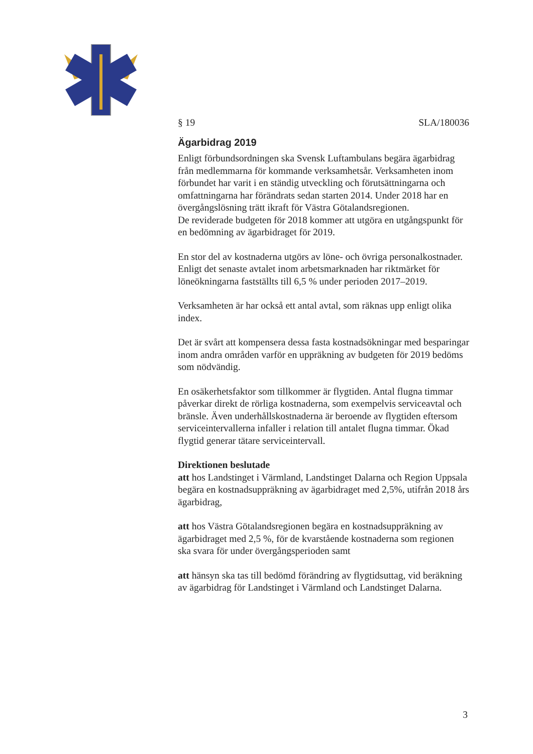§ 19 SLA/180036
Ägarbidrag 2019
Enligt förbundsordningen ska Svensk Luftambulans begära ägarbidrag från medlemmarna för kommande verksamhetsår. Verksamheten inom förbundet har varit i en ständig utveckling och förutsättningarna och omfattningarna har förändrats sedan starten 2014. Under 2018 har en övergångslösning trätt ikraft för Västra Götalandsregionen.
De reviderade budgeten för 2018 kommer att utgöra en utgångspunkt för en bedömning av ägarbidraget för 2019.
En stor del av kostnaderna utgörs av löne- och övriga personalkostnader. Enligt det senaste avtalet inom arbetsmarknaden har riktmärket för löneökningarna fastställts till 6,5 % under perioden 2017–2019.
Verksamheten är har också ett antal avtal, som räknas upp enligt olika index.
Det är svårt att kompensera dessa fasta kostnadsökningar med besparingar inom andra områden varför en uppräkning av budgeten för 2019 bedöms som nödvändig.
En osäkerhetsfaktor som tillkommer är flygtiden. Antal flugna timmar påverkar direkt de rörliga kostnaderna, som exempelvis serviceavtal och bränsle. Även underhållskostnaderna är beroende av flygtiden eftersom serviceintervallerna infaller i relation till antalet flugna timmar. Ökad flygtid generar tätare serviceintervall.
Direktionen beslutade
att hos Landstinget i Värmland, Landstinget Dalarna och Region Uppsala begära en kostnadsuppräkning av ägarbidraget med 2,5%, utifrån 2018 års ägarbidrag,
att hos Västra Götalandsregionen begära en kostnadsuppräkning av ägarbidraget med 2,5 %, för de kvarstående kostnaderna som regionen ska svara för under övergångsperioden samt
att hänsyn ska tas till bedömd förändring av flygtidsuttag, vid beräkning av ägarbidrag för Landstinget i Värmland och Landstinget Dalarna.
3